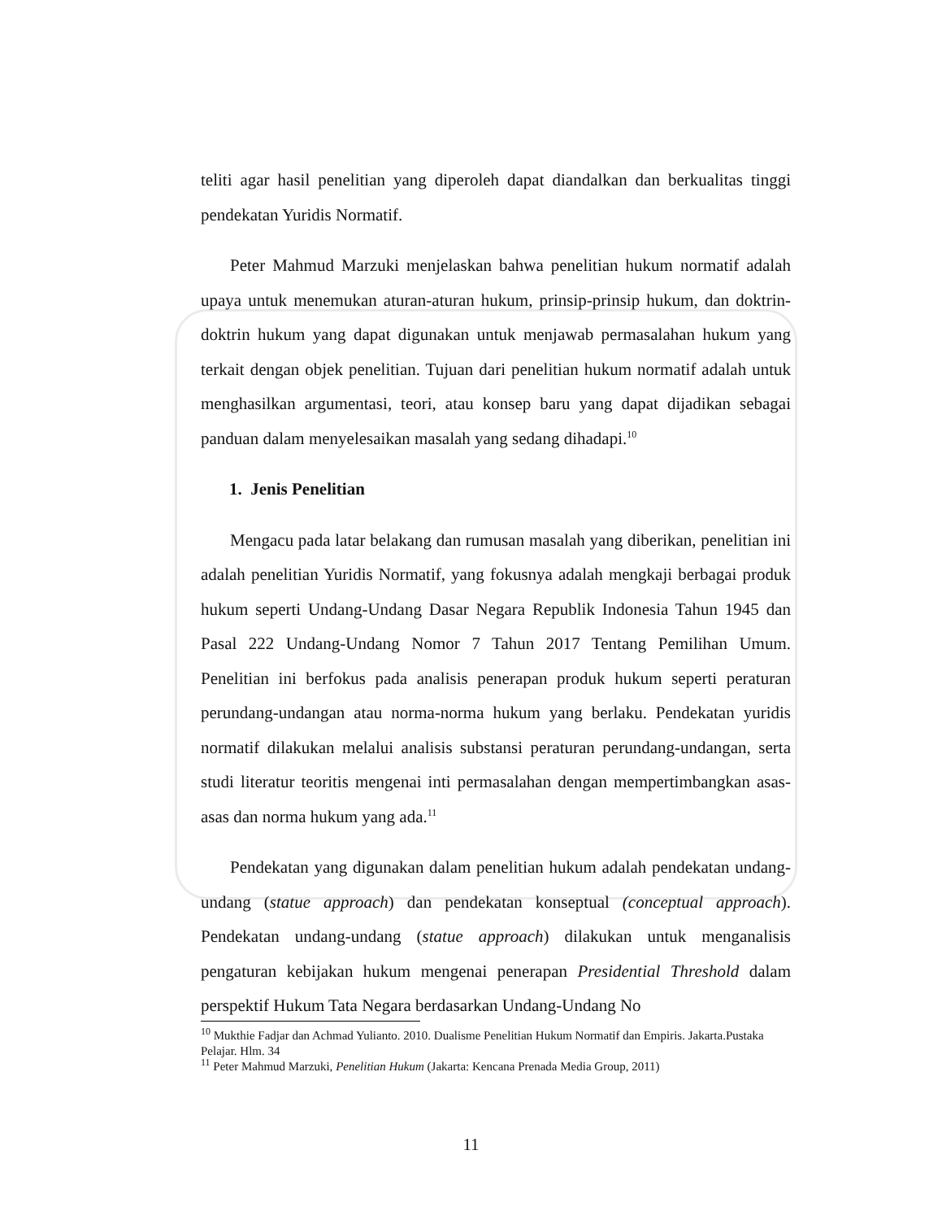teliti agar hasil penelitian yang diperoleh dapat diandalkan dan berkualitas tinggi pendekatan Yuridis Normatif.
Peter Mahmud Marzuki menjelaskan bahwa penelitian hukum normatif adalah upaya untuk menemukan aturan-aturan hukum, prinsip-prinsip hukum, dan doktrin-doktrin hukum yang dapat digunakan untuk menjawab permasalahan hukum yang terkait dengan objek penelitian. Tujuan dari penelitian hukum normatif adalah untuk menghasilkan argumentasi, teori, atau konsep baru yang dapat dijadikan sebagai panduan dalam menyelesaikan masalah yang sedang dihadapi.<sup>10</sup>
1. Jenis Penelitian
Mengacu pada latar belakang dan rumusan masalah yang diberikan, penelitian ini adalah penelitian Yuridis Normatif, yang fokusnya adalah mengkaji berbagai produk hukum seperti Undang-Undang Dasar Negara Republik Indonesia Tahun 1945 dan Pasal 222 Undang-Undang Nomor 7 Tahun 2017 Tentang Pemilihan Umum. Penelitian ini berfokus pada analisis penerapan produk hukum seperti peraturan perundang-undangan atau norma-norma hukum yang berlaku. Pendekatan yuridis normatif dilakukan melalui analisis substansi peraturan perundang-undangan, serta studi literatur teoritis mengenai inti permasalahan dengan mempertimbangkan asas-asas dan norma hukum yang ada.<sup>11</sup>
Pendekatan yang digunakan dalam penelitian hukum adalah pendekatan undang-undang (statue approach) dan pendekatan konseptual (conceptual approach). Pendekatan undang-undang (statue approach) dilakukan untuk menganalisis pengaturan kebijakan hukum mengenai penerapan Presidential Threshold dalam perspektif Hukum Tata Negara berdasarkan Undang-Undang No
<sup>10</sup> Mukthie Fadjar dan Achmad Yulianto. 2010. Dualisme Penelitian Hukum Normatif dan Empiris. Jakarta.Pustaka Pelajar. Hlm. 34
<sup>11</sup> Peter Mahmud Marzuki, Penelitian Hukum (Jakarta: Kencana Prenada Media Group, 2011)
11